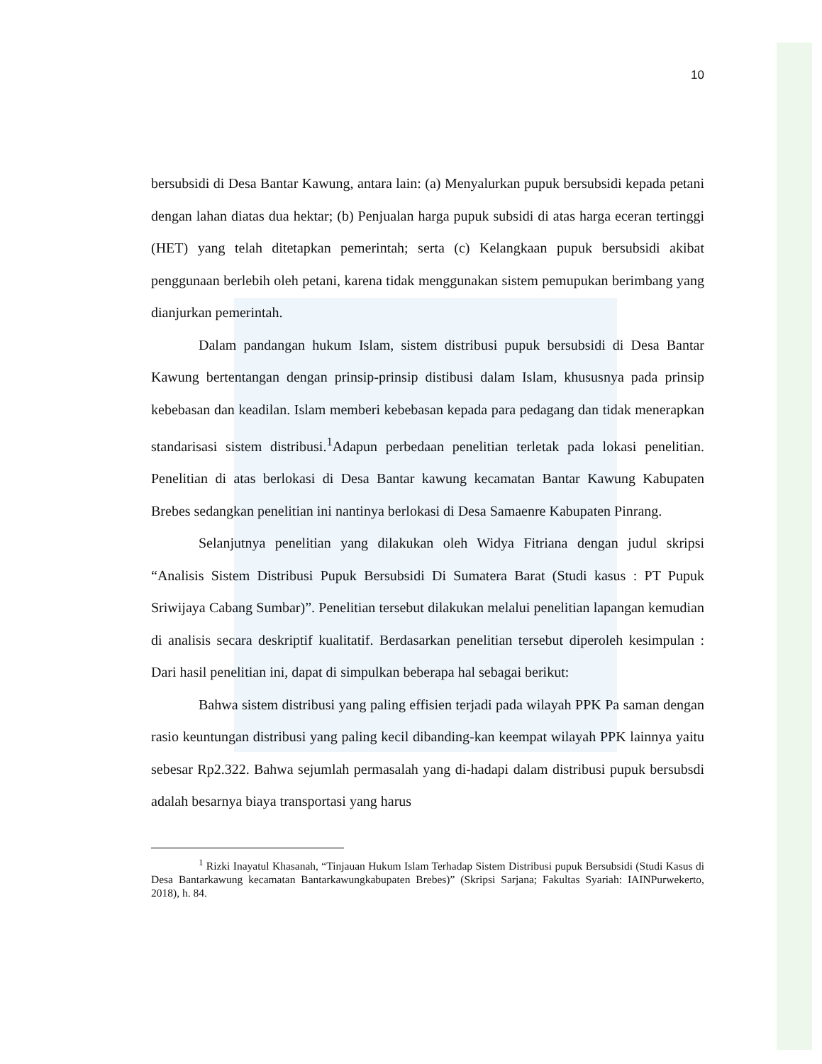10
bersubsidi di Desa Bantar Kawung, antara lain: (a) Menyalurkan pupuk bersubsidi kepada petani dengan lahan diatas dua hektar; (b) Penjualan harga pupuk subsidi di atas harga eceran tertinggi (HET) yang telah ditetapkan pemerintah; serta (c) Kelangkaan pupuk bersubsidi akibat penggunaan berlebih oleh petani, karena tidak menggunakan sistem pemupukan berimbang yang dianjurkan pemerintah.
Dalam pandangan hukum Islam, sistem distribusi pupuk bersubsidi di Desa Bantar Kawung bertentangan dengan prinsip-prinsip distibusi dalam Islam, khususnya pada prinsip kebebasan dan keadilan. Islam memberi kebebasan kepada para pedagang dan tidak menerapkan standarisasi sistem distribusi.<sup>1</sup>Adapun perbedaan penelitian terletak pada lokasi penelitian. Penelitian di atas berlokasi di Desa Bantar kawung kecamatan Bantar Kawung Kabupaten Brebes sedangkan penelitian ini nantinya berlokasi di Desa Samaenre Kabupaten Pinrang.
Selanjutnya penelitian yang dilakukan oleh Widya Fitriana dengan judul skripsi “Analisis Sistem Distribusi Pupuk Bersubsidi Di Sumatera Barat (Studi kasus : PT Pupuk Sriwijaya Cabang Sumbar)”. Penelitian tersebut dilakukan melalui penelitian lapangan kemudian di analisis secara deskriptif kualitatif. Berdasarkan penelitian tersebut diperoleh kesimpulan : Dari hasil penelitian ini, dapat di simpulkan beberapa hal sebagai berikut:
Bahwa sistem distribusi yang paling effisien terjadi pada wilayah PPK Pa saman dengan rasio keuntungan distribusi yang paling kecil dibanding-kan keempat wilayah PPK lainnya yaitu sebesar Rp2.322. Bahwa sejumlah permasalah yang di-hadapi dalam distribusi pupuk bersubsdi adalah besarnya biaya transportasi yang harus
<sup>1</sup> Rizki Inayatul Khasanah, “Tinjauan Hukum Islam Terhadap Sistem Distribusi pupuk Bersubsidi (Studi Kasus di Desa Bantarkawung kecamatan Bantarkawungkabupaten Brebes)” (Skripsi Sarjana; Fakultas Syariah: IAINPurwekerto, 2018), h. 84.